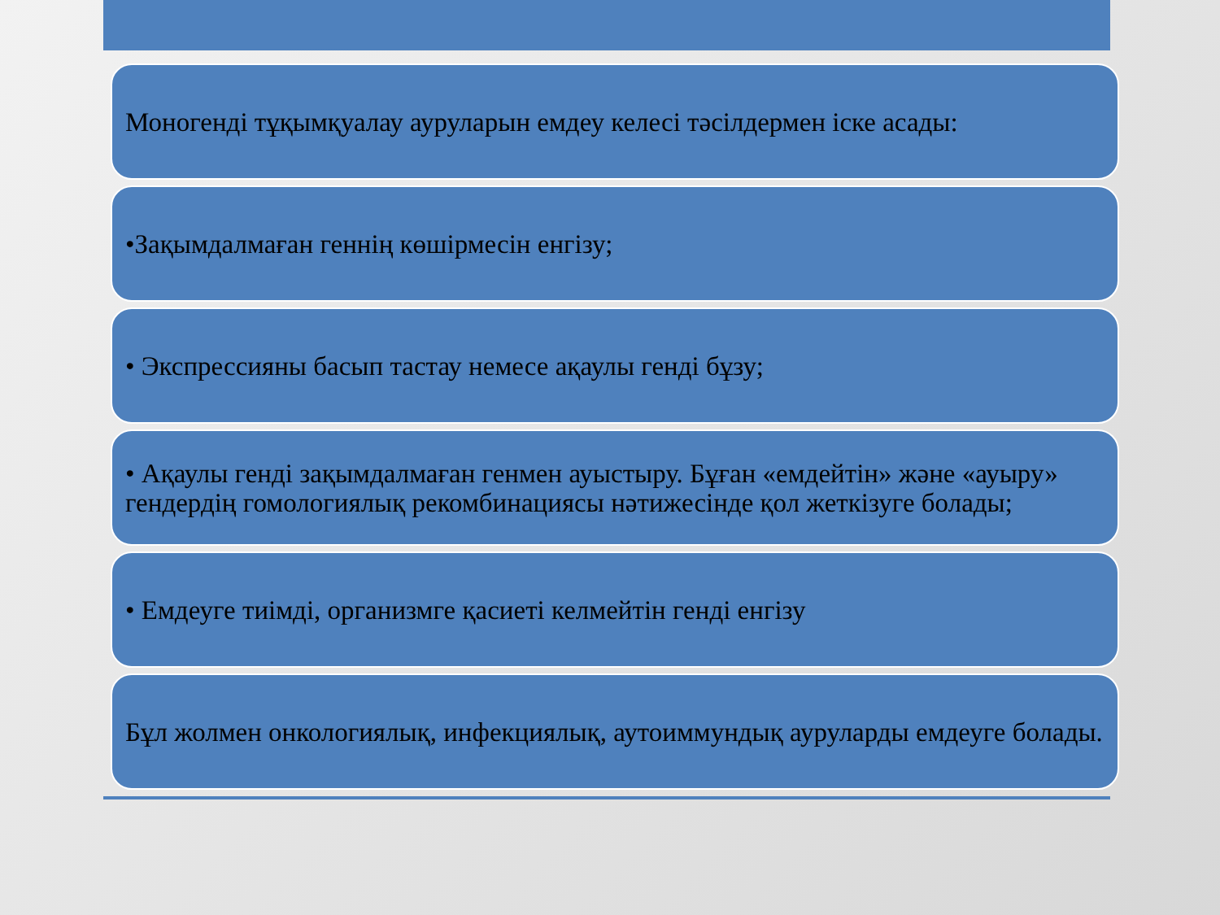Моногенді тұқымқуалау ауруларын емдеу келесі тәсілдермен іске асады:
•Зақымдалмаған геннің көшірмесін енгізу;
• Экспрессияны басып тастау немесе ақаулы генді бұзу;
• Ақаулы генді зақымдалмаған генмен ауыстыру. Бұған «емдейтін» және «ауыру» гендердің гомологиялық рекомбинациясы нәтижесінде қол жеткізуге болады;
• Емдеуге тиімді, организмге қасиеті келмейтін генді енгізу
Бұл жолмен онкологиялық, инфекциялық, аутоиммундық ауруларды емдеуге болады.